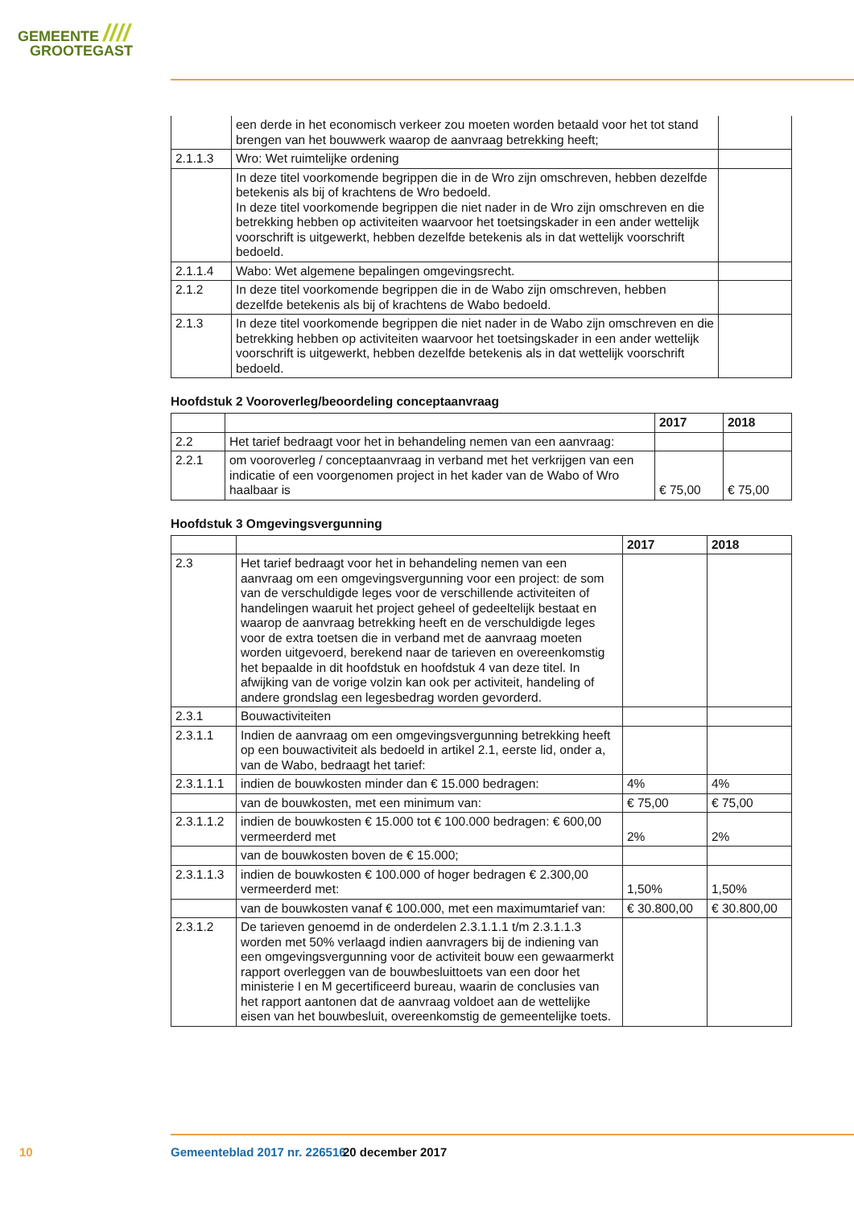GEMEENTE ////
GROOTEGAST
| | een derde in het economisch verkeer zou moeten worden betaald voor het tot stand brengen van het bouwwerk waarop de aanvraag betrekking heeft; | |
| 2.1.1.3 | Wro: Wet ruimtelijke ordening | |
| | In deze titel voorkomende begrippen die in de Wro zijn omschreven, hebben dezelfde betekenis als bij of krachtens de Wro bedoeld. In deze titel voorkomende begrippen die niet nader in de Wro zijn omschreven en die betrekking hebben op activiteiten waarvoor het toetsingskader in een ander wettelijk voorschrift is uitgewerkt, hebben dezelfde betekenis als in dat wettelijk voorschrift bedoeld. | |
| 2.1.1.4 | Wabo: Wet algemene bepalingen omgevingsrecht. | |
| 2.1.2 | In deze titel voorkomende begrippen die in de Wabo zijn omschreven, hebben dezelfde betekenis als bij of krachtens de Wabo bedoeld. | |
| 2.1.3 | In deze titel voorkomende begrippen die niet nader in de Wabo zijn omschreven en die betrekking hebben op activiteiten waarvoor het toetsingskader in een ander wettelijk voorschrift is uitgewerkt, hebben dezelfde betekenis als in dat wettelijk voorschrift bedoeld. | |
Hoofdstuk 2 Vooroverleg/beoordeling conceptaanvraag
| | | 2017 | 2018 |
| --- | --- | --- | --- |
| 2.2 | Het tarief bedraagt voor het in behandeling nemen van een aanvraag: | | |
| 2.2.1 | om vooroverleg / conceptaanvraag in verband met het verkrijgen van een indicatie of een voorgenomen project in het kader van de Wabo of Wro haalbaar is | € 75,00 | € 75,00 |
Hoofdstuk 3 Omgevingsvergunning
| | | 2017 | 2018 |
| --- | --- | --- | --- |
| 2.3 | Het tarief bedraagt voor het in behandeling nemen van een aanvraag om een omgevingsvergunning voor een project: de som van de verschuldigde leges voor de verschillende activiteiten of handelingen waaruit het project geheel of gedeeltelijk bestaat en waarop de aanvraag betrekking heeft en de verschuldigde leges voor de extra toetsen die in verband met de aanvraag moeten worden uitgevoerd, berekend naar de tarieven en overeenkomstig het bepaalde in dit hoofdstuk en hoofdstuk 4 van deze titel. In afwijking van de vorige volzin kan ook per activiteit, handeling of andere grondslag een legesbedrag worden gevorderd. | | |
| 2.3.1 | Bouwactiviteiten | | |
| 2.3.1.1 | Indien de aanvraag om een omgevingsvergunning betrekking heeft op een bouwactiviteit als bedoeld in artikel 2.1, eerste lid, onder a, van de Wabo, bedraagt het tarief: | | |
| 2.3.1.1.1 | indien de bouwkosten minder dan € 15.000 bedragen: | 4% | 4% |
| | van de bouwkosten, met een minimum van: | € 75,00 | € 75,00 |
| 2.3.1.1.2 | indien de bouwkosten € 15.000 tot € 100.000 bedragen: € 600,00 vermeerderd met | 2% | 2% |
| | van de bouwkosten boven de € 15.000; | | |
| 2.3.1.1.3 | indien de bouwkosten € 100.000 of hoger bedragen € 2.300,00 vermeerderd met: | 1,50% | 1,50% |
| | van de bouwkosten vanaf € 100.000, met een maximumtarief van: | € 30.800,00 | € 30.800,00 |
| 2.3.1.2 | De tarieven genoemd in de onderdelen 2.3.1.1.1 t/m 2.3.1.1.3 worden met 50% verlaagd indien aanvragers bij de indiening van een omgevingsvergunning voor de activiteit bouw een gewaarmerkt rapport overleggen van de bouwbesluittoets van een door het ministerie I en M gecertificeerd bureau, waarin de conclusies van het rapport aantonen dat de aanvraag voldoet aan de wettelijke eisen van het bouwbesluit, overeenkomstig de gemeentelijke toets. | | |
10 Gemeenteblad 2017 nr. 226516 20 december 2017